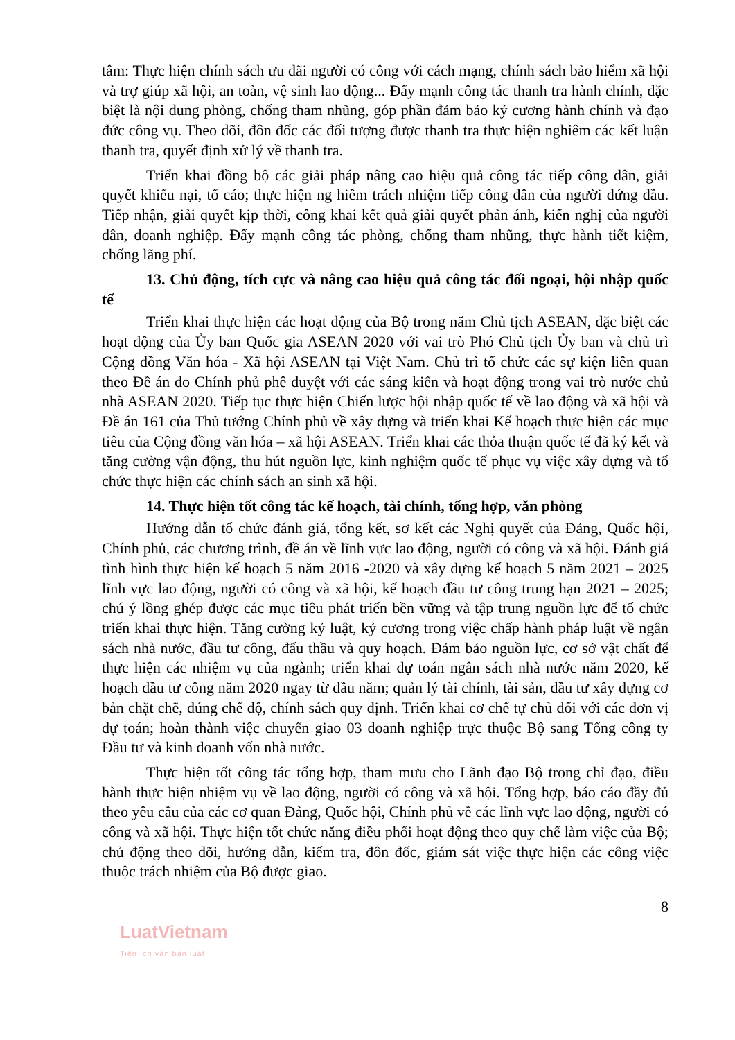tâm: Thực hiện chính sách ưu đãi người có công với cách mạng, chính sách bảo hiểm xã hội và trợ giúp xã hội, an toàn, vệ sinh lao động... Đẩy mạnh công tác thanh tra hành chính, đặc biệt là nội dung phòng, chống tham nhũng, góp phần đảm bảo kỷ cương hành chính và đạo đức công vụ. Theo dõi, đôn đốc các đối tượng được thanh tra thực hiện nghiêm các kết luận thanh tra, quyết định xử lý về thanh tra.
Triển khai đồng bộ các giải pháp nâng cao hiệu quả công tác tiếp công dân, giải quyết khiếu nại, tố cáo; thực hiện ng hiêm trách nhiệm tiếp công dân của người đứng đầu. Tiếp nhận, giải quyết kịp thời, công khai kết quả giải quyết phản ánh, kiến nghị của người dân, doanh nghiệp. Đẩy mạnh công tác phòng, chống tham nhũng, thực hành tiết kiệm, chống lãng phí.
13. Chủ động, tích cực và nâng cao hiệu quả công tác đối ngoại, hội nhập quốc tế
Triển khai thực hiện các hoạt động của Bộ trong năm Chủ tịch ASEAN, đặc biệt các hoạt động của Ủy ban Quốc gia ASEAN 2020 với vai trò Phó Chủ tịch Ủy ban và chủ trì Cộng đồng Văn hóa - Xã hội ASEAN tại Việt Nam. Chủ trì tổ chức các sự kiện liên quan theo Đề án do Chính phủ phê duyệt với các sáng kiến và hoạt động trong vai trò nước chủ nhà ASEAN 2020. Tiếp tục thực hiện Chiến lược hội nhập quốc tế về lao động và xã hội và Đề án 161 của Thủ tướng Chính phủ về xây dựng và triển khai Kế hoạch thực hiện các mục tiêu của Cộng đồng văn hóa – xã hội ASEAN. Triển khai các thỏa thuận quốc tế đã ký kết và tăng cường vận động, thu hút nguồn lực, kinh nghiệm quốc tế phục vụ việc xây dựng và tổ chức thực hiện các chính sách an sinh xã hội.
14. Thực hiện tốt công tác kế hoạch, tài chính, tổng hợp, văn phòng
Hướng dẫn tổ chức đánh giá, tổng kết, sơ kết các Nghị quyết của Đảng, Quốc hội, Chính phủ, các chương trình, đề án về lĩnh vực lao động, người có công và xã hội. Đánh giá tình hình thực hiện kế hoạch 5 năm 2016 -2020 và xây dựng kế hoạch 5 năm 2021 – 2025 lĩnh vực lao động, người có công và xã hội, kế hoạch đầu tư công trung hạn 2021 – 2025; chú ý lồng ghép được các mục tiêu phát triển bền vững và tập trung nguồn lực để tổ chức triển khai thực hiện. Tăng cường kỷ luật, kỷ cương trong việc chấp hành pháp luật về ngân sách nhà nước, đầu tư công, đấu thầu và quy hoạch. Đảm bảo nguồn lực, cơ sở vật chất để thực hiện các nhiệm vụ của ngành; triển khai dự toán ngân sách nhà nước năm 2020, kế hoạch đầu tư công năm 2020 ngay từ đầu năm; quản lý tài chính, tài sản, đầu tư xây dựng cơ bản chặt chẽ, đúng chế độ, chính sách quy định. Triển khai cơ chế tự chủ đối với các đơn vị dự toán; hoàn thành việc chuyển giao 03 doanh nghiệp trực thuộc Bộ sang Tổng công ty Đầu tư và kinh doanh vốn nhà nước.
Thực hiện tốt công tác tổng hợp, tham mưu cho Lãnh đạo Bộ trong chỉ đạo, điều hành thực hiện nhiệm vụ về lao động, người có công và xã hội. Tổng hợp, báo cáo đầy đủ theo yêu cầu của các cơ quan Đảng, Quốc hội, Chính phủ về các lĩnh vực lao động, người có công và xã hội. Thực hiện tốt chức năng điều phối hoạt động theo quy chế làm việc của Bộ; chủ động theo dõi, hướng dẫn, kiểm tra, đôn đốc, giám sát việc thực hiện các công việc thuộc trách nhiệm của Bộ được giao.
8
LuatVietnam
Tiện ích văn bản luật